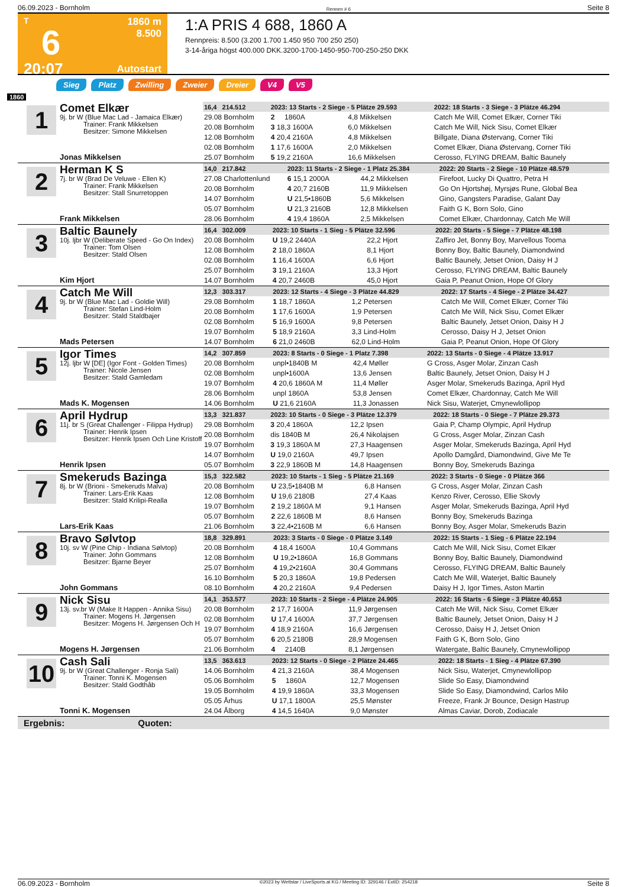06.09.2023 - Bornholm Rennen # 6 Seite 8
T
6
20:07
1860 m
8.500
Autostart
1:A PRIS 4 688, 1860 A
Rennpreis: 8.500 (3.200 1.700 1.450 950 700 250 250)
3-14-åriga högst 400.000 DKK.3200-1700-1450-950-700-250-250 DKK
Sieg Platz Zwilling Zweier Dreier V4 V5
1860
1
Comet Elkær
9j. br W (Blue Mac Lad - Jamaica Elkær)
Trainer: Frank Mikkelsen
Besitzer: Simone Mikkelsen
Jonas Mikkelsen
| 16,4 214.512 | 2023: 13 Starts - 2 Siege - 5 Plätze 29.593 | | 2022: 18 Starts - 3 Siege - 3 Plätze 46.294 |
| --- | --- | --- | --- |
| 29.08 Bornholm | 2 1860A | 4,8 Mikkelsen | Catch Me Will, Comet Elkær, Corner Tiki |
| 20.08 Bornholm | 3 18,3 1600A | 6,0 Mikkelsen | Catch Me Will, Nick Sisu, Comet Elkær |
| 12.08 Bornholm | 4 20,4 2160A | 4,8 Mikkelsen | Billgate, Diana Østervang, Corner Tiki |
| 02.08 Bornholm | 1 17,6 1600A | 2,0 Mikkelsen | Comet Elkær, Diana Østervang, Corner Tiki |
| 25.07 Bornholm | 5 19,2 2160A | 16,6 Mikkelsen | Cerosso, FLYING DREAM, Baltic Baunely |
2
Herman K S
7j. br W (Brad De Veluwe - Ellen K)
Trainer: Frank Mikkelsen
Besitzer: Stall Snurretoppen
Frank Mikkelsen
| 14,0 217.842 | 2023: 11 Starts - 2 Siege - 1 Platz 25.384 | | 2022: 20 Starts - 2 Siege - 10 Plätze 48.579 |
| --- | --- | --- | --- |
| 27.08 Charlottenlund | 6 15,1 2000A | 44,2 Mikkelsen | Firefoot, Lucky Di Quattro, Petra H |
| 20.08 Bornholm | 4 20,7 2160B | 11,9 Mikkelsen | Go On Hjortshøj, Myrsjøs Rune, Global Bea |
| 14.07 Bornholm | U 21,5•1860B | 5,6 Mikkelsen | Gino, Gangsters Paradise, Galant Day |
| 05.07 Bornholm | U 21,3 2160B | 12,8 Mikkelsen | Faith G K, Born Solo, Gino |
| 28.06 Bornholm | 4 19,4 1860A | 2,5 Mikkelsen | Comet Elkær, Chardonnay, Catch Me Will |
3
Baltic Baunely
10j. ljbr W (Deliberate Speed - Go On Index)
Trainer: Tom Olsen
Besitzer: Stald Olsen
Kim Hjort
| 16,4 302.009 | 2023: 10 Starts - 1 Sieg - 5 Plätze 32.596 | | 2022: 20 Starts - 5 Siege - 7 Plätze 48.198 |
| --- | --- | --- | --- |
| 20.08 Bornholm | U 19,2 2440A | 22,2 Hjort | Zaffiro Jet, Bonny Boy, Marvellous Tooma |
| 12.08 Bornholm | 2 18,0 1860A | 8,1 Hjort | Bonny Boy, Baltic Baunely, Diamondwind |
| 02.08 Bornholm | 1 16,4 1600A | 6,6 Hjort | Baltic Baunely, Jetset Onion, Daisy H J |
| 25.07 Bornholm | 3 19,1 2160A | 13,3 Hjort | Cerosso, FLYING DREAM, Baltic Baunely |
| 14.07 Bornholm | 4 20,7 2460B | 45,0 Hjort | Gaia P, Peanut Onion, Hope Of Glory |
4
Catch Me Will
9j. br W (Blue Mac Lad - Goldie Will)
Trainer: Stefan Lind-Holm
Besitzer: Stald Staldbajer
Mads Petersen
| 12,3 303.317 | 2023: 12 Starts - 4 Siege - 3 Plätze 44.829 | | 2022: 17 Starts - 4 Siege - 2 Plätze 34.427 |
| --- | --- | --- | --- |
| 29.08 Bornholm | 1 18,7 1860A | 1,2 Petersen | Catch Me Will, Comet Elkær, Corner Tiki |
| 20.08 Bornholm | 1 17,6 1600A | 1,9 Petersen | Catch Me Will, Nick Sisu, Comet Elkær |
| 02.08 Bornholm | 5 16,9 1600A | 9,8 Petersen | Baltic Baunely, Jetset Onion, Daisy H J |
| 19.07 Bornholm | 5 18,9 2160A | 3,3 Lind-Holm | Cerosso, Daisy H J, Jetset Onion |
| 14.07 Bornholm | 6 21,0 2460B | 62,0 Lind-Holm | Gaia P, Peanut Onion, Hope Of Glory |
5
Igor Times
12j. ljbr W [DE] (Igor Font - Golden Times)
Trainer: Nicole Jensen
Besitzer: Stald Gamledam
Mads K. Mogensen
| 14,2 307.859 | 2023: 8 Starts - 0 Siege - 1 Platz 7.398 | | 2022: 13 Starts - 0 Siege - 4 Plätze 13.917 |
| --- | --- | --- | --- |
| 20.08 Bornholm | unpl•1840B M | 42,4 Møller | G Cross, Asger Molar, Zinzan Cash |
| 02.08 Bornholm | unpl•1600A | 13,6 Jensen | Baltic Baunely, Jetset Onion, Daisy H J |
| 19.07 Bornholm | 4 20,6 1860A M | 11,4 Møller | Asger Molar, Smekeruds Bazinga, April Hyd |
| 28.06 Bornholm | unpl 1860A | 53,8 Jensen | Comet Elkær, Chardonnay, Catch Me Will |
| 14.06 Bornholm | U 21,6 2160A | 11,3 Jonassen | Nick Sisu, Waterjet, Cmynewlollipop |
6
April Hydrup
11j. br S (Great Challenger - Filippa Hydrup)
Trainer: Henrik Ipsen
Besitzer: Henrik Ipsen Och Line Kristoff
Henrik Ipsen
| 13,3 321.837 | 2023: 10 Starts - 0 Siege - 3 Plätze 12.379 | | 2022: 18 Starts - 0 Siege - 7 Plätze 29.373 |
| --- | --- | --- | --- |
| 29.08 Bornholm | 3 20,4 1860A | 12,2 Ipsen | Gaia P, Champ Olympic, April Hydrup |
| 20.08 Bornholm | dis 1840B M | 26,4 Nikolajsen | G Cross, Asger Molar, Zinzan Cash |
| 19.07 Bornholm | 3 19,3 1860A M | 27,3 Haagensen | Asger Molar, Smekeruds Bazinga, April Hyd |
| 14.07 Bornholm | U 19,0 2160A | 49,7 Ipsen | Apollo Damgård, Diamondwind, Give Me Te |
| 05.07 Bornholm | 3 22,9 1860B M | 14,8 Haagensen | Bonny Boy, Smekeruds Bazinga |
7
Smekeruds Bazinga
8j. br W (Brioni - Smekeruds Malva)
Trainer: Lars-Erik Kaas
Besitzer: Stald Krilipi-Realla
Lars-Erik Kaas
| 15,3 322.582 | 2023: 10 Starts - 1 Sieg - 5 Plätze 21.169 | | 2022: 3 Starts - 0 Siege - 0 Plätze 366 |
| --- | --- | --- | --- |
| 20.08 Bornholm | U 23,5•1840B M | 6,8 Hansen | G Cross, Asger Molar, Zinzan Cash |
| 12.08 Bornholm | U 19,6 2180B | 27,4 Kaas | Kenzo River, Cerosso, Ellie Skovly |
| 19.07 Bornholm | 2 19,2 1860A M | 9,1 Hansen | Asger Molar, Smekeruds Bazinga, April Hyd |
| 05.07 Bornholm | 2 22,6 1860B M | 8,6 Hansen | Bonny Boy, Smekeruds Bazinga |
| 21.06 Bornholm | 3 22,4•2160B M | 6,6 Hansen | Bonny Boy, Asger Molar, Smekeruds Bazin |
8
Bravo Sølvtop
10j. sv W (Pine Chip - Indiana Sølvtop)
Trainer: John Gommans
Besitzer: Bjarne Beyer
John Gommans
| 18,8 329.891 | 2023: 3 Starts - 0 Siege - 0 Plätze 3.149 | | 2022: 15 Starts - 1 Sieg - 6 Plätze 22.194 |
| --- | --- | --- | --- |
| 20.08 Bornholm | 4 18,4 1600A | 10,4 Gommans | Catch Me Will, Nick Sisu, Comet Elkær |
| 12.08 Bornholm | U 19,2•1860A | 16,8 Gommans | Bonny Boy, Baltic Baunely, Diamondwind |
| 25.07 Bornholm | 4 19,2•2160A | 30,4 Gommans | Cerosso, FLYING DREAM, Baltic Baunely |
| 16.10 Bornholm | 5 20,3 1860A | 19,8 Pedersen | Catch Me Will, Waterjet, Baltic Baunely |
| 08.10 Bornholm | 4 20,2 2160A | 9,4 Pedersen | Daisy H J, Igor Times, Aston Martin |
9
Nick Sisu
13j. sv.br W (Make It Happen - Annika Sisu)
Trainer: Mogens H. Jørgensen
Besitzer: Mogens H. Jørgensen Och H
Mogens H. Jørgensen
| 14,1 353.577 | 2023: 10 Starts - 2 Siege - 4 Plätze 24.905 | | 2022: 16 Starts - 6 Siege - 3 Plätze 40.653 |
| --- | --- | --- | --- |
| 20.08 Bornholm | 2 17,7 1600A | 11,9 Jørgensen | Catch Me Will, Nick Sisu, Comet Elkær |
| 02.08 Bornholm | U 17,4 1600A | 37,7 Jørgensen | Baltic Baunely, Jetset Onion, Daisy H J |
| 19.07 Bornholm | 4 18,9 2160A | 16,6 Jørgensen | Cerosso, Daisy H J, Jetset Onion |
| 05.07 Bornholm | 6 20,5 2180B | 28,9 Mogensen | Faith G K, Born Solo, Gino |
| 21.06 Bornholm | 4 2140B | 8,1 Jørgensen | Watergate, Baltic Baunely, Cmynewlollipop |
10
Cash Sali
9j. br W (Great Challenger - Ronja Sali)
Trainer: Tonni K. Mogensen
Besitzer: Stald Godthåb
Tonni K. Mogensen
| 13,5 363.613 | 2023: 12 Starts - 0 Siege - 2 Plätze 24.465 | | 2022: 18 Starts - 1 Sieg - 4 Plätze 67.390 |
| --- | --- | --- | --- |
| 14.06 Bornholm | 4 21,3 2160A | 38,4 Mogensen | Nick Sisu, Waterjet, Cmynewlollipop |
| 05.06 Bornholm | 5 1860A | 12,7 Mogensen | Slide So Easy, Diamondwind |
| 19.05 Bornholm | 4 19,9 1860A | 33,3 Mogensen | Slide So Easy, Diamondwind, Carlos Milo |
| 05.05 Århus | U 17,1 1800A | 25,5 Mønster | Freeze, Frank Jr Bounce, Design Hastrup |
| 24.04 Ålborg | 4 14,5 1640A | 9,0 Mønster | Almas Caviar, Dorob, Zodiacale |
Ergebnis: Quoten:
06.09.2023 - Bornholm ©2023 by Wettstar / LiveSports.at KG / Meeting ID: 329146 / ExtID: 254218 Seite 8